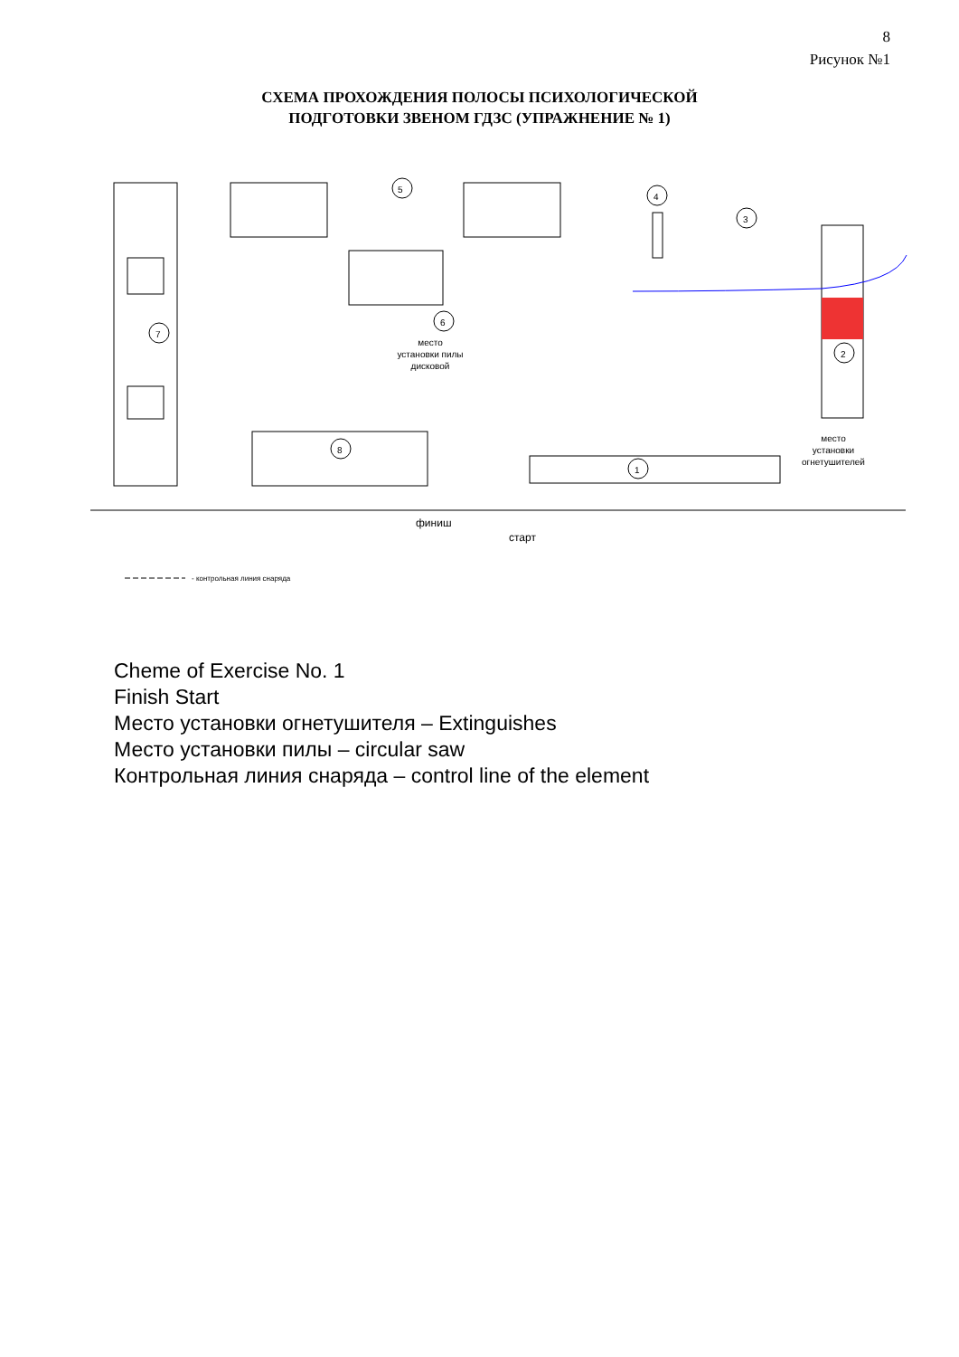8
Рисунок №1
СХЕМА ПРОХОЖДЕНИЯ ПОЛОСЫ ПСИХОЛОГИЧЕСКОЙ
ПОДГОТОВКИ ЗВЕНОМ ГДЗС (УПРАЖНЕНИЕ № 1)
5
4
3
6
7
2
8
1
место
установки пилы
дисковой
место
установки
огнетушителей
финиш
старт
- контрольная линия снаряда
Cheme of Exercise No. 1
Finish Start
Место установки огнетушителя – Extinguishes
Место установки пилы – circular saw
Контрольная линия снаряда – control line of the element